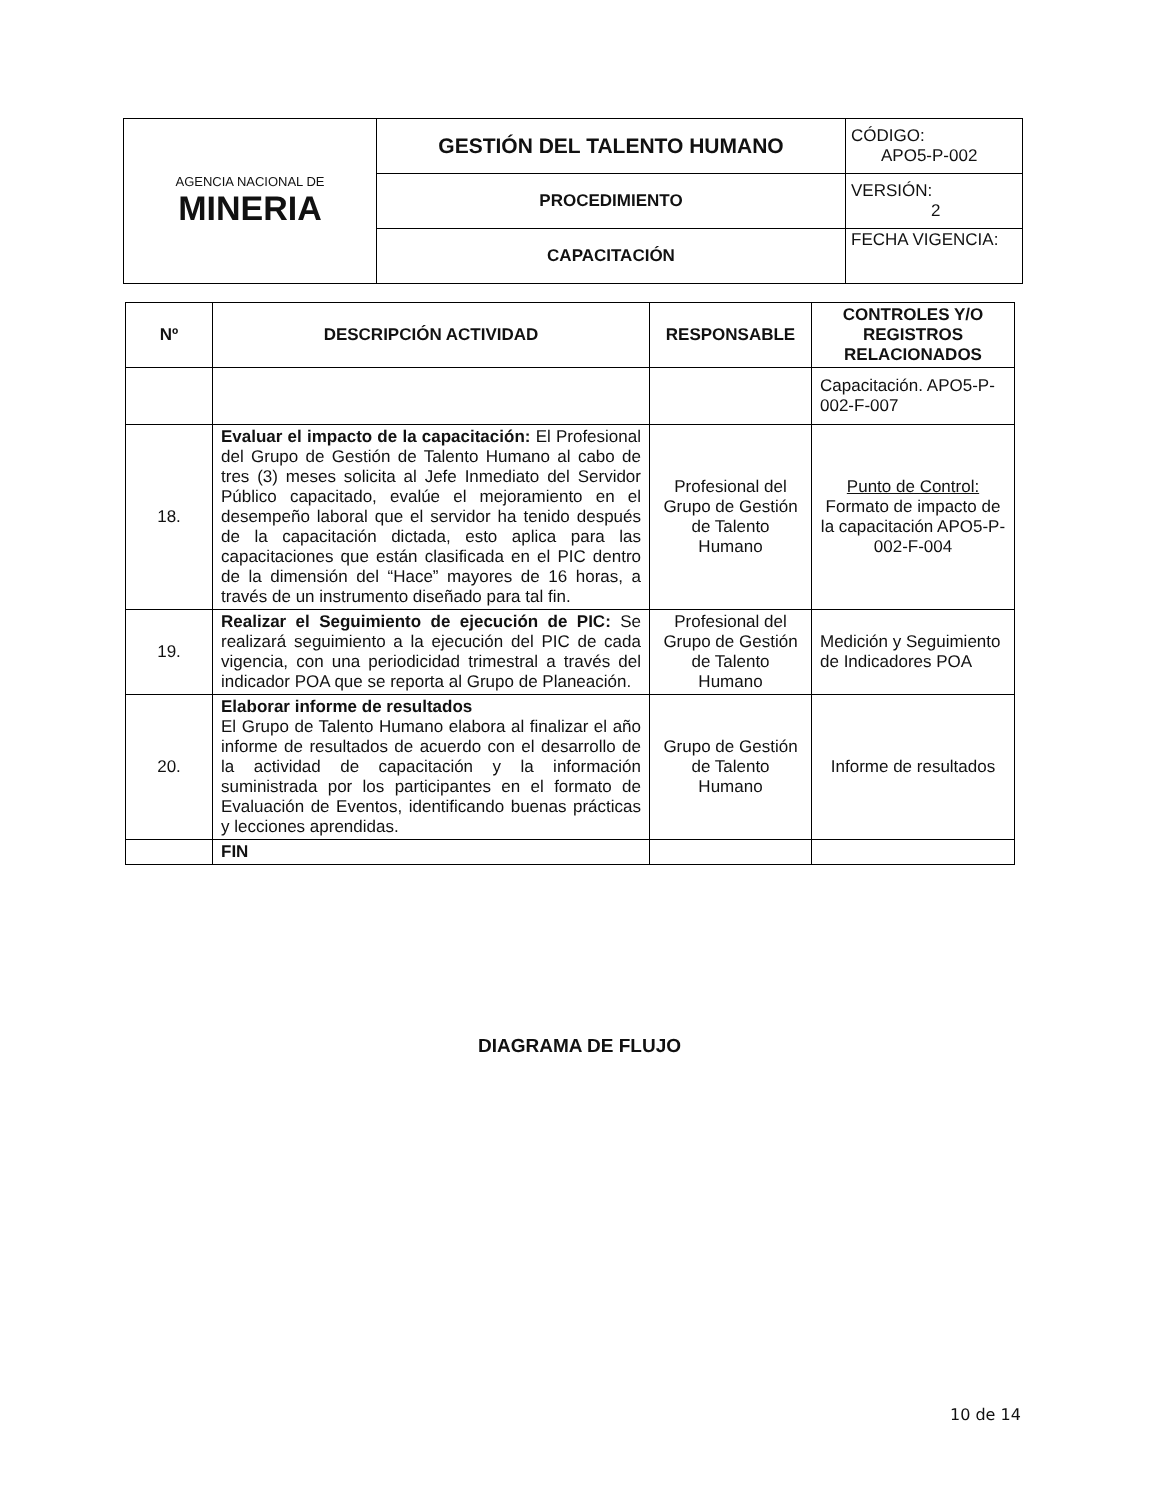| AGENCIA NACIONAL DE MINERIA | GESTIÓN DEL TALENTO HUMANO | CÓDIGO: APO5-P-002 |
| | PROCEDIMIENTO | VERSIÓN: 2 |
| | CAPACITACIÓN | FECHA VIGENCIA: |
| Nº | DESCRIPCIÓN ACTIVIDAD | RESPONSABLE | CONTROLES Y/O REGISTROS RELACIONADOS |
| --- | --- | --- | --- |
| | | | Capacitación. APO5-P-002-F-007 |
| 18. | Evaluar el impacto de la capacitación: El Profesional del Grupo de Gestión de Talento Humano al cabo de tres (3) meses solicita al Jefe Inmediato del Servidor Público capacitado, evalúe el mejoramiento en el desempeño laboral que el servidor ha tenido después de la capacitación dictada, esto aplica para las capacitaciones que están clasificada en el PIC dentro de la dimensión del “Hace” mayores de 16 horas, a través de un instrumento diseñado para tal fin. | Profesional del Grupo de Gestión de Talento Humano | Punto de Control: Formato de impacto de la capacitación APO5-P-002-F-004 |
| 19. | Realizar el Seguimiento de ejecución de PIC: Se realizará seguimiento a la ejecución del PIC de cada vigencia, con una periodicidad trimestral a través del indicador POA que se reporta al Grupo de Planeación. | Profesional del Grupo de Gestión de Talento Humano | Medición y Seguimiento de Indicadores POA |
| 20. | Elaborar informe de resultados El Grupo de Talento Humano elabora al finalizar el año informe de resultados de acuerdo con el desarrollo de la actividad de capacitación y la información suministrada por los participantes en el formato de Evaluación de Eventos, identificando buenas prácticas y lecciones aprendidas. | Grupo de Gestión de Talento Humano | Informe de resultados |
| | FIN | | |
DIAGRAMA DE FLUJO
10 de 14